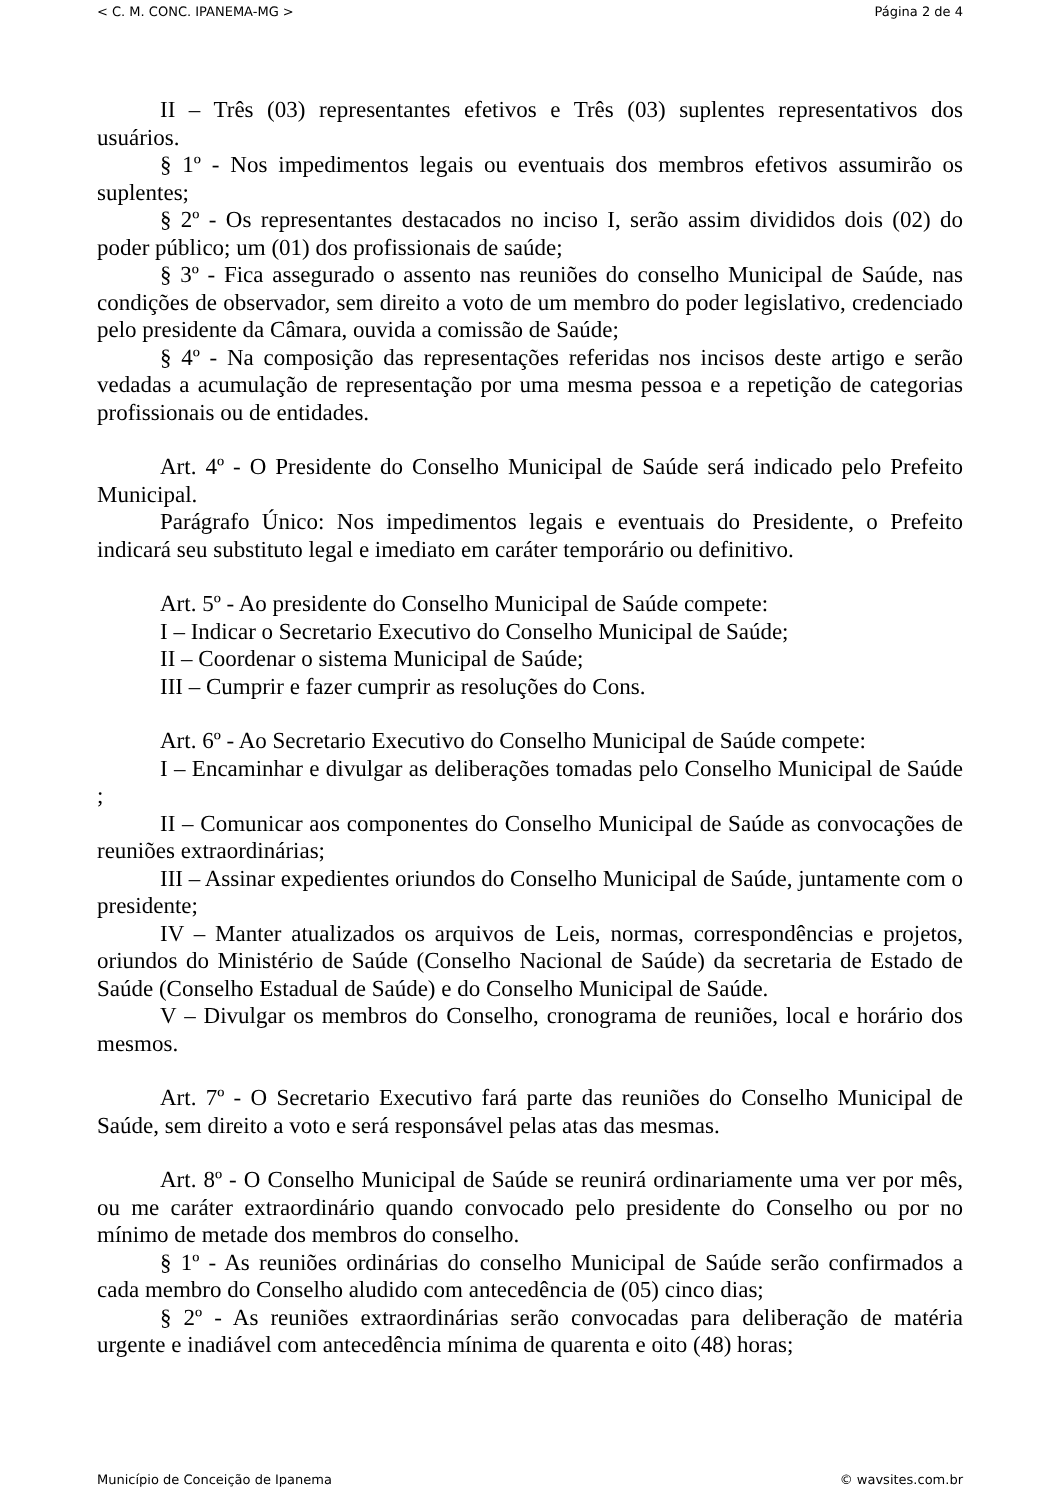< C. M. CONC. IPANEMA-MG > Página 2 de 4
II – Três (03) representantes efetivos e Três (03) suplentes representativos dos usuários.
§ 1º - Nos impedimentos legais ou eventuais dos membros efetivos assumirão os suplentes;
§ 2º - Os representantes destacados no inciso I, serão assim divididos dois (02) do poder público; um (01) dos profissionais de saúde;
§ 3º - Fica assegurado o assento nas reuniões do conselho Municipal de Saúde, nas condições de observador, sem direito a voto de um membro do poder legislativo, credenciado pelo presidente da Câmara, ouvida a comissão de Saúde;
§ 4º - Na composição das representações referidas nos incisos deste artigo e serão vedadas a acumulação de representação por uma mesma pessoa e a repetição de categorias profissionais ou de entidades.
Art. 4º - O Presidente do Conselho Municipal de Saúde será indicado pelo Prefeito Municipal.
Parágrafo Único: Nos impedimentos legais e eventuais do Presidente, o Prefeito indicará seu substituto legal e imediato em caráter temporário ou definitivo.
Art. 5º - Ao presidente do Conselho Municipal de Saúde compete:
I – Indicar o Secretario Executivo do Conselho Municipal de Saúde;
II – Coordenar o sistema Municipal de Saúde;
III – Cumprir e fazer cumprir as resoluções do Cons.
Art. 6º - Ao Secretario Executivo do Conselho Municipal de Saúde compete:
I – Encaminhar e divulgar as deliberações tomadas pelo Conselho Municipal de Saúde ;
II – Comunicar aos componentes do Conselho Municipal de Saúde as convocações de reuniões extraordinárias;
III – Assinar expedientes oriundos do Conselho Municipal de Saúde, juntamente com o presidente;
IV – Manter atualizados os arquivos de Leis, normas, correspondências e projetos, oriundos do Ministério de Saúde (Conselho Nacional de Saúde) da secretaria de Estado de Saúde (Conselho Estadual de Saúde) e do Conselho Municipal de Saúde.
V – Divulgar os membros do Conselho, cronograma de reuniões, local e horário dos mesmos.
Art. 7º - O Secretario Executivo fará parte das reuniões do Conselho Municipal de Saúde, sem direito a voto e será responsável pelas atas das mesmas.
Art. 8º - O Conselho Municipal de Saúde se reunirá ordinariamente uma ver por mês, ou me caráter extraordinário quando convocado pelo presidente do Conselho ou por no mínimo de metade dos membros do conselho.
§ 1º - As reuniões ordinárias do conselho Municipal de Saúde serão confirmados a cada membro do Conselho aludido com antecedência de (05) cinco dias;
§ 2º - As reuniões extraordinárias serão convocadas para deliberação de matéria urgente e inadiável com antecedência mínima de quarenta e oito (48) horas;
Município de Conceição de Ipanema © wavsites.com.br